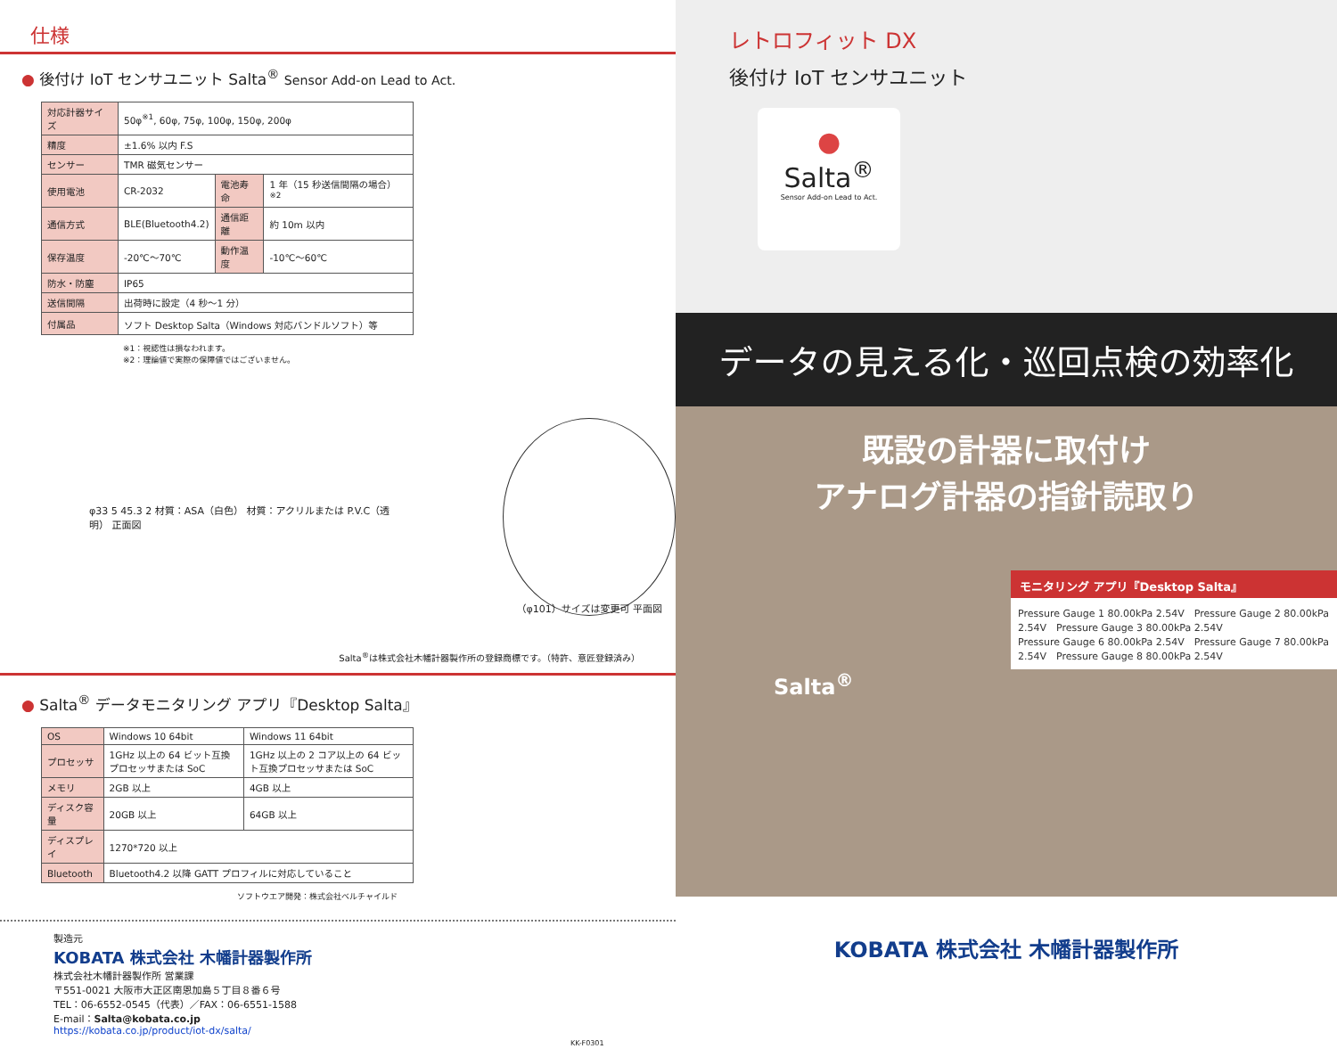仕様
● 後付け IoT センサユニット Salta<sup>®</sup> Sensor Add-on Lead to Act.
| 対応計器サイズ | 50φ<sup>※1</sup>, 60φ, 75φ, 100φ, 150φ, 200φ | | |
| 精度 | ±1.6% 以内 F.S | | |
| センサー | TMR 磁気センサー | | |
| 使用電池 | CR-2032 | 電池寿命 | 1 年（15 秒送信間隔の場合）<sup>※2</sup> |
| 通信方式 | BLE(Bluetooth4.2) | 通信距離 | 約 10m 以内 |
| 保存温度 | -20℃～70℃ | 動作温度 | -10℃～60℃ |
| 防水・防塵 | IP65 | | |
| 送信間隔 | 出荷時に設定（4 秒～1 分） | | |
| 付属品 | ソフト Desktop Salta（Windows 対応バンドルソフト）等 | | |
※1：視認性は損なわれます。
※2：理論値で実際の保障値ではございません。
φ33 5 45.3 2 材質：ASA（白色） 材質：アクリルまたは P.V.C（透明） 正面図
（φ101）サイズは変更可 平面図
Salta<sup>®</sup>は株式会社木幡計器製作所の登録商標です。（特許、意匠登録済み）
● Salta<sup>®</sup> データモニタリング アプリ『Desktop Salta』
| OS | Windows 10 64bit | Windows 11 64bit |
| プロセッサ | 1GHz 以上の 64 ビット互換プロセッサまたは SoC | 1GHz 以上の 2 コア以上の 64 ビット互換プロセッサまたは SoC |
| メモリ | 2GB 以上 | 4GB 以上 |
| ディスク容量 | 20GB 以上 | 64GB 以上 |
| ディスプレイ | 1270*720 以上 | |
| Bluetooth | Bluetooth4.2 以降 GATT プロフィルに対応していること | |
ソフトウエア開発：株式会社ベルチャイルド
製造元
KOBATA 株式会社 木幡計器製作所
株式会社木幡計器製作所 営業課
〒551-0021 大阪市大正区南恩加島５丁目８番６号
TEL：06-6552-0545（代表）／FAX：06-6551-1588
E-mail：Salta@kobata.co.jp
https://kobata.co.jp/product/iot-dx/salta/
KK-F0301
レトロフィット DX
後付け IoT センサユニット
●
Salta<sup>®</sup>
Sensor Add-on Lead to Act.
データの見える化・巡回点検の効率化
既設の計器に取付け
アナログ計器の指針読取り
モニタリング アプリ『Desktop Salta』
Pressure Gauge 1 80.00kPa 2.54V　Pressure Gauge 2 80.00kPa 2.54V　Pressure Gauge 3 80.00kPa 2.54V
Pressure Gauge 6 80.00kPa 2.54V　Pressure Gauge 7 80.00kPa 2.54V　Pressure Gauge 8 80.00kPa 2.54V
Salta<sup>®</sup>
KOBATA 株式会社 木幡計器製作所